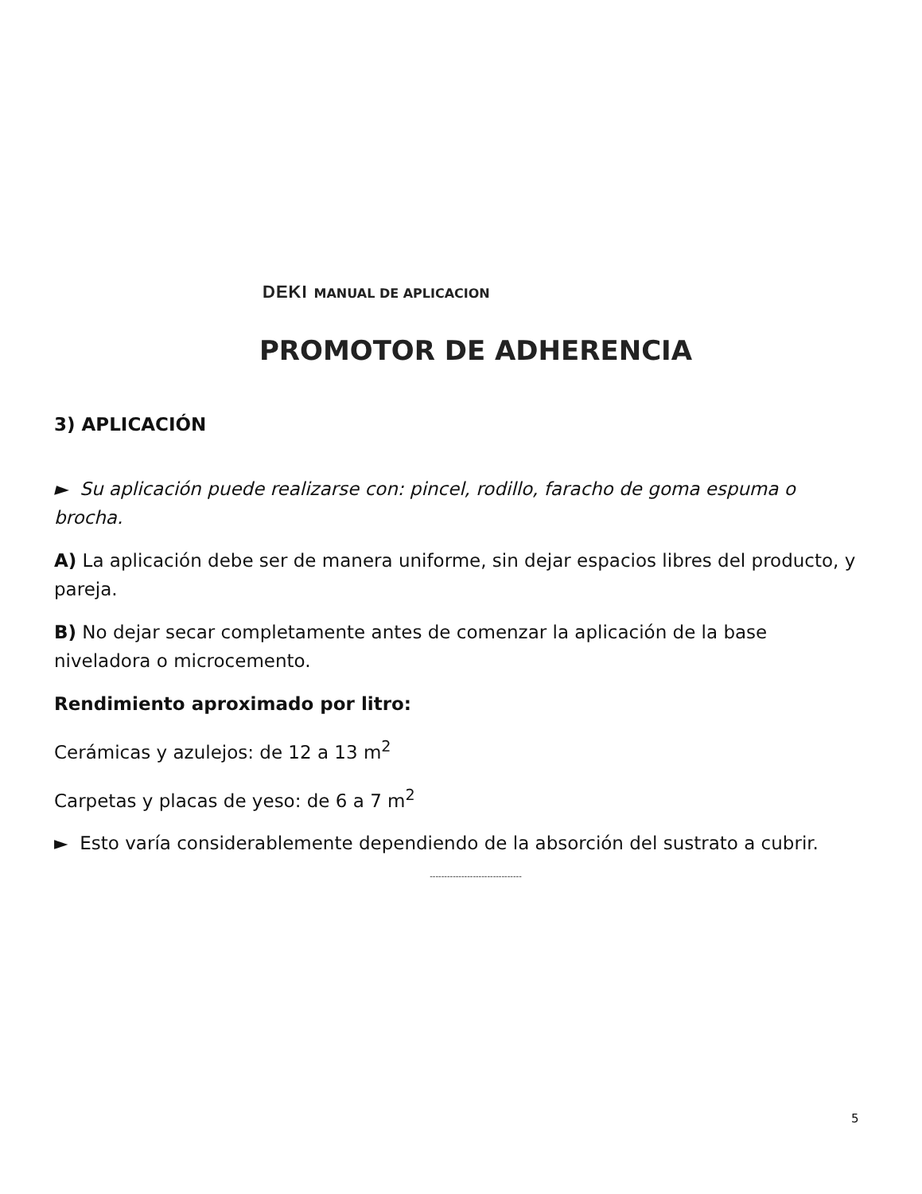DEKI MANUAL DE APLICACION
PROMOTOR DE ADHERENCIA
3) APLICACIÓN
► Su aplicación puede realizarse con: pincel, rodillo, faracho de goma espuma o brocha.
A) La aplicación debe ser de manera uniforme, sin dejar espacios libres del producto, y pareja.
B) No dejar secar completamente antes de comenzar la aplicación de la base niveladora o microcemento.
Rendimiento aproximado por litro:
Cerámicas y azulejos: de 12 a 13 m<sup>2</sup>
Carpetas y placas de yeso: de 6 a 7 m<sup>2</sup>
► Esto varía considerablemente dependiendo de la absorción del sustrato a cubrir.
--------------------------------
5